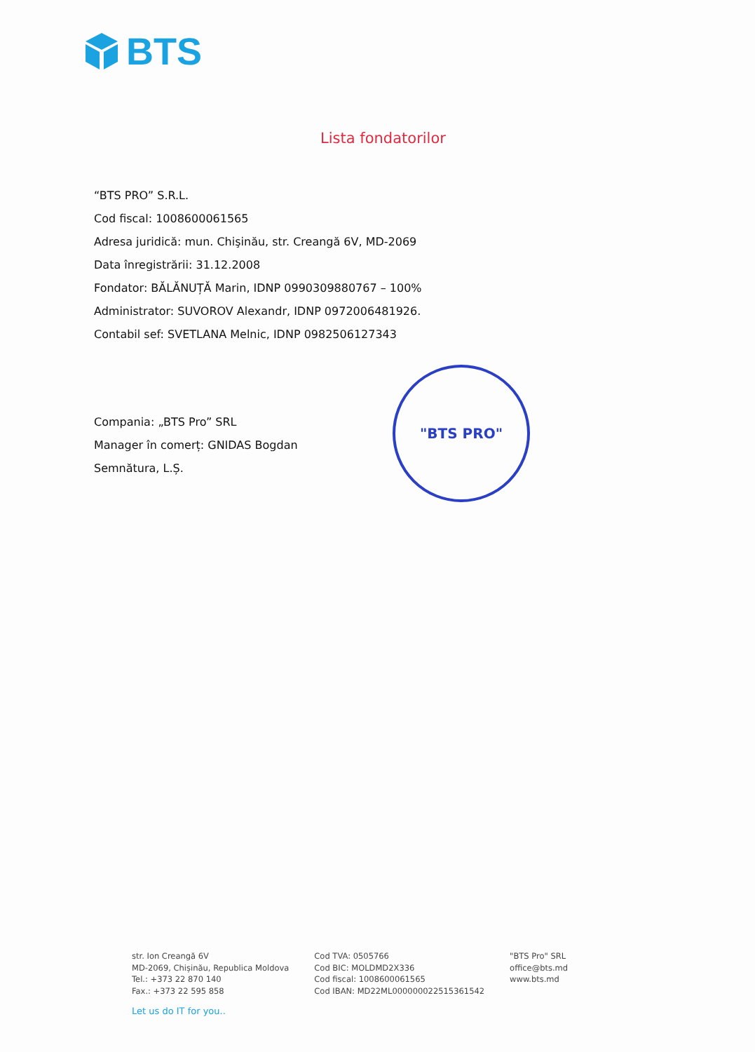BTS
Lista fondatorilor
“BTS PRO” S.R.L.
Cod fiscal: 1008600061565
Adresa juridică: mun. Chişinău, str. Creangă 6V, MD-2069
Data înregistrării: 31.12.2008
Fondator: BĂLĂNUȚĂ Marin, IDNP 0990309880767 – 100%
Administrator: SUVOROV Alexandr, IDNP 0972006481926.
Contabil sef: SVETLANA Melnic, IDNP 0982506127343
Compania: „BTS Pro” SRL
Manager în comerț: GNIDAS Bogdan
Semnătura, L.Ș.
"BTS PRO"
str. Ion Creangă 6V
MD-2069, Chișinău, Republica Moldova
Tel.: +373 22 870 140
Fax.: +373 22 595 858
Cod TVA: 0505766
Cod BIC: MOLDMD2X336
Cod fiscal: 1008600061565
Cod IBAN: MD22ML000000022515361542
"BTS Pro" SRL
office@bts.md
www.bts.md
Let us do IT for you..